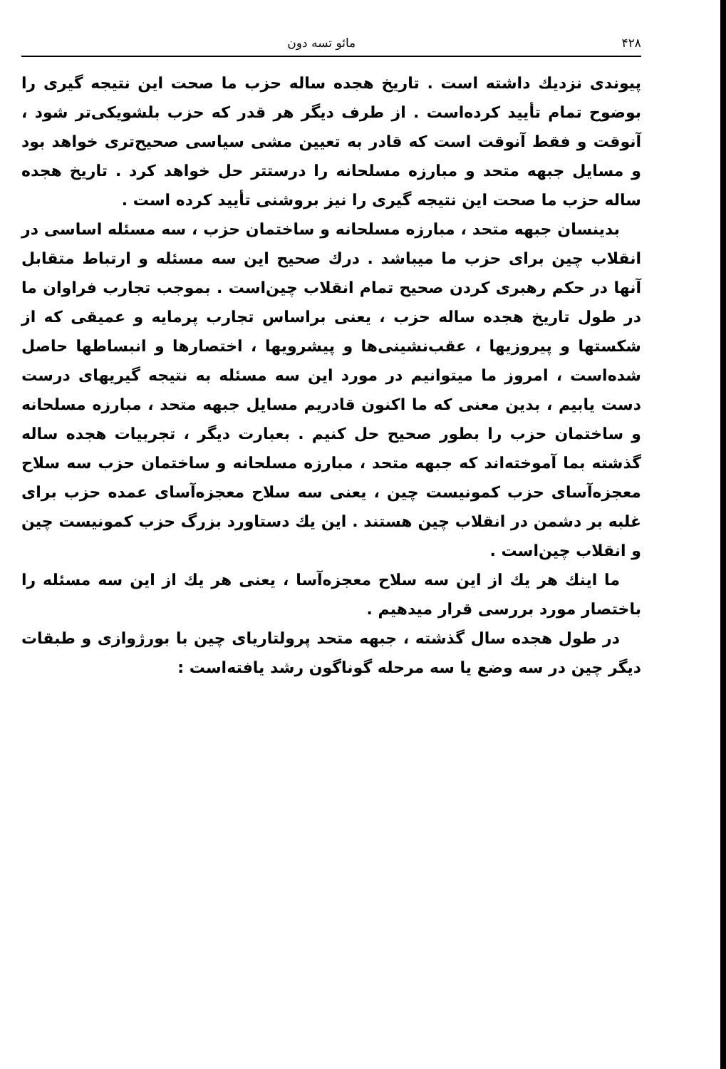۴۲۸ مائو تسه دون
پیوندی نزدیك داشته است . تاریخ هجده ساله حزب ما صحت این نتیجه گیری را بوضوح تمام تأیید کرده‌است . از طرف دیگر هر قدر که حزب بلشویکی‌تر شود ، آنوقت و فقط آنوقت است که قادر به تعیین مشی سیاسی صحیح‌تری خواهد بود و مسایل جبهه متحد و مبارزه مسلحانه را درستتر حل خواهد کرد . تاریخ هجده ساله حزب ما صحت این نتیجه گیری را نیز بروشنی تأیید کرده است .
بدینسان جبهه متحد ، مبارزه مسلحانه و ساختمان حزب ، سه مسئله اساسی در انقلاب چین برای حزب ما میباشد . درك صحیح این سه مسئله و ارتباط متقابل آنها در حکم رهبری کردن صحیح تمام انقلاب چین‌است . بموجب تجارب فراوان ما در طول تاریخ هجده ساله حزب ، یعنی براساس تجارب پرمایه و عمیقی که از شکستها و پیروزیها ، عقب‌نشینی‌ها و پیشرویها ، اختصارها و انبساطها حاصل شده‌است ، امروز ما میتوانیم در مورد این سه مسئله به نتیجه گیریهای درست دست یابیم ، بدین معنی که ما اکنون قادریم مسایل جبهه متحد ، مبارزه مسلحانه و ساختمان حزب را بطور صحیح حل کنیم . بعبارت دیگر ، تجربیات هجده ساله گذشته بما آموخته‌اند که جبهه متحد ، مبارزه مسلحانه و ساختمان حزب سه سلاح معجزه‌آسای حزب کمونیست چین ، یعنی سه سلاح معجزه‌آسای عمده حزب برای غلبه بر دشمن در انقلاب چین هستند . این یك دستاورد بزرگ حزب کمونیست چین و انقلاب چین‌است .
ما اینك هر یك از این سه سلاح معجزه‌آسا ، یعنی هر یك از این سه مسئله را باختصار مورد بررسی قرار میدهیم .
در طول هجده سال گذشته ، جبهه متحد پرولتاریای چین با بورژوازی و طبقات دیگر چین در سه وضع یا سه مرحله گوناگون رشد یافته‌است :